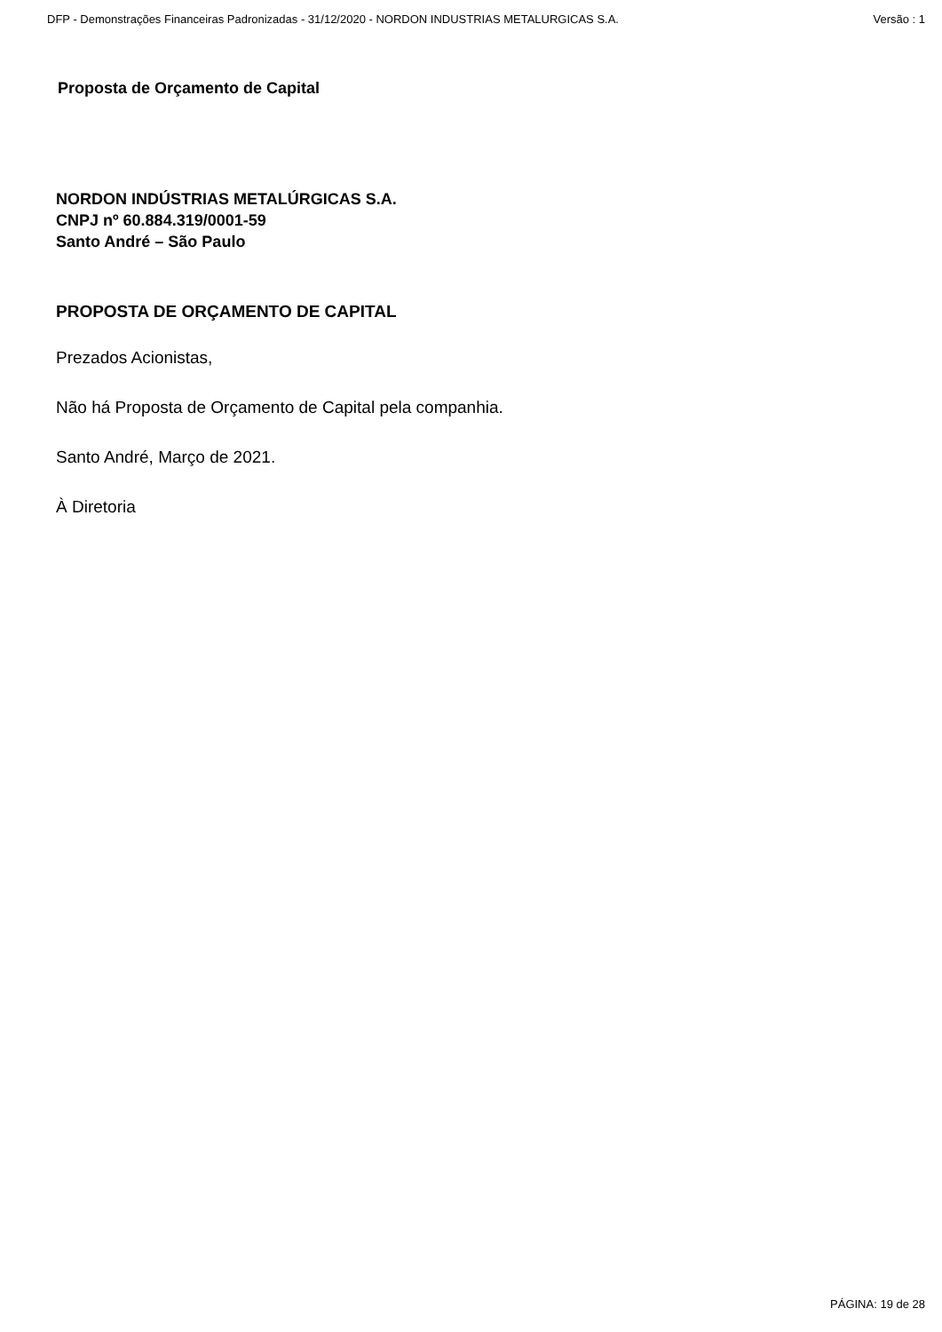DFP - Demonstrações Financeiras Padronizadas - 31/12/2020 - NORDON INDUSTRIAS METALURGICAS S.A. Versão : 1
Proposta de Orçamento de Capital
NORDON INDÚSTRIAS METALÚRGICAS S.A.
CNPJ nº 60.884.319/0001-59
Santo André – São Paulo
PROPOSTA DE ORÇAMENTO DE CAPITAL
Prezados Acionistas,
Não há Proposta de Orçamento de Capital pela companhia.
Santo André, Março de 2021.
À Diretoria
PÁGINA: 19 de 28